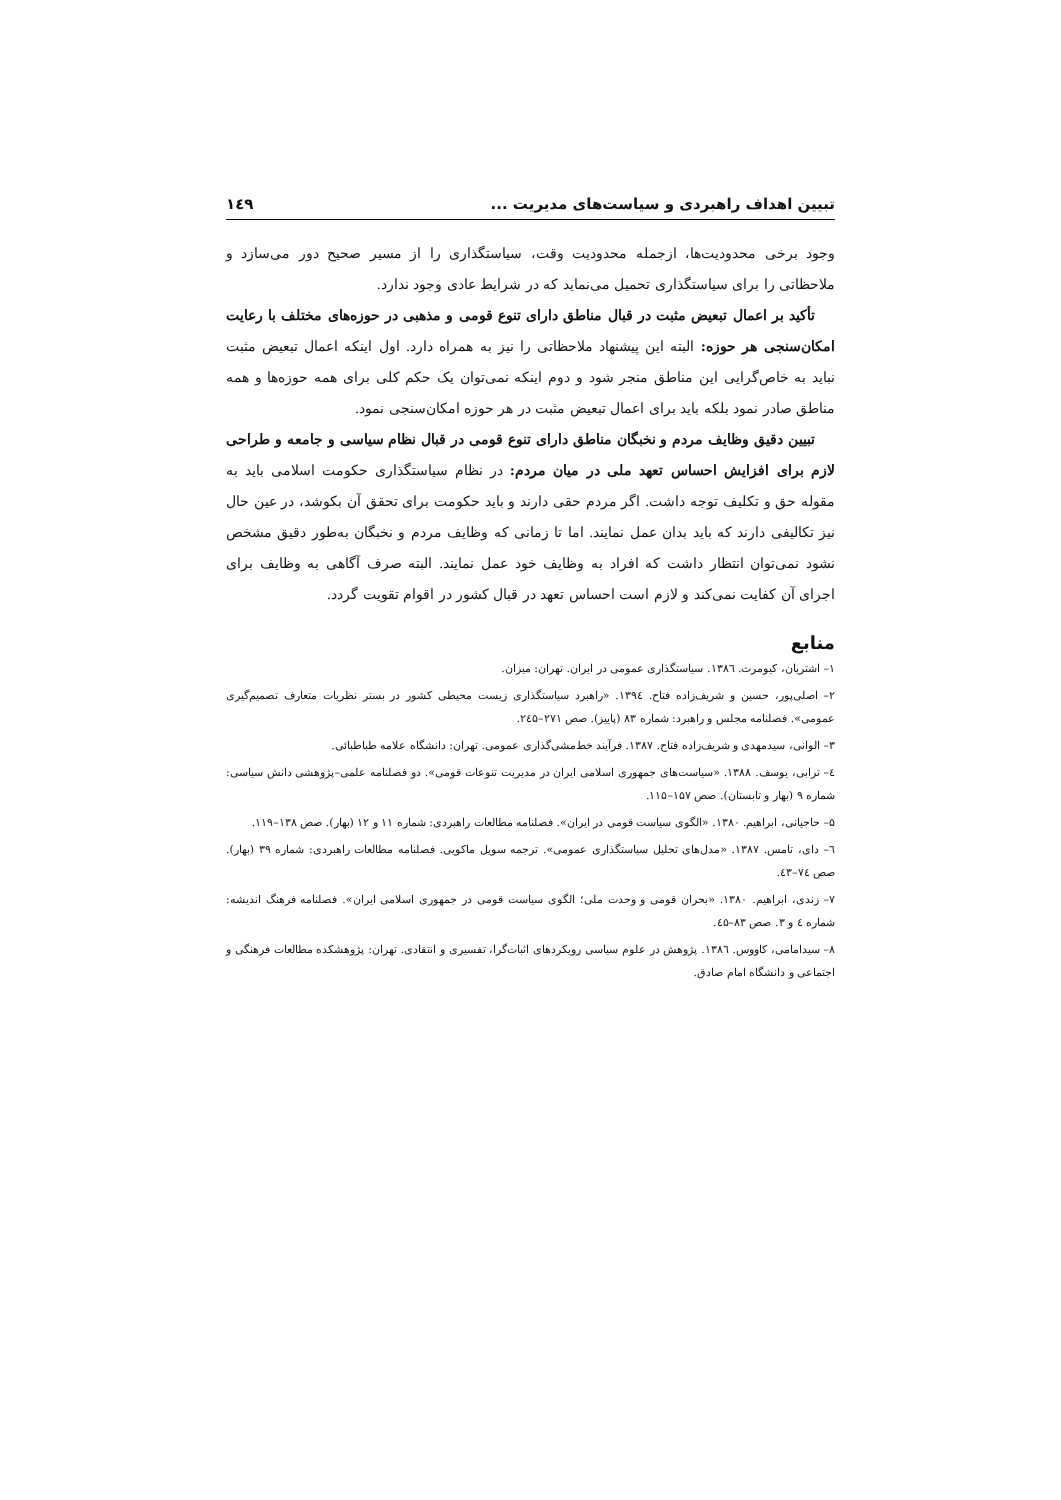تبیین اهداف راهبردی و سیاست‌های مدیریت ... ۱٤۹
وجود برخی محدودیت‌ها، ازجمله محدودیت وقت، سیاستگذاری را از مسیر صحیح دور می‌سازد و ملاحظاتی را برای سیاستگذاری تحمیل می‌نماید که در شرایط عادی وجود ندارد.
تأکید بر اعمال تبعیض مثبت در قبال مناطق دارای تنوع قومی و مذهبی در حوزه‌های مختلف با رعایت امکان‌سنجی هر حوزه: البته این پیشنهاد ملاحظاتی را نیز به همراه دارد. اول اینکه اعمال تبعیض مثبت نباید به خاص‌گرایی این مناطق منجر شود و دوم اینکه نمی‌توان یک حکم کلی برای همه حوزه‌ها و همه مناطق صادر نمود بلکه باید برای اعمال تبعیض مثبت در هر حوزه امکان‌سنجی نمود.
تبیین دقیق وظایف مردم و نخبگان مناطق دارای تنوع قومی در قبال نظام سیاسی و جامعه و طراحی لازم برای افزایش احساس تعهد ملی در میان مردم: در نظام سیاستگذاری حکومت اسلامی باید به مقوله حق و تکلیف توجه داشت. اگر مردم حقی دارند و باید حکومت برای تحقق آن بکوشد، در عین حال نیز تکالیفی دارند که باید بدان عمل نمایند. اما تا زمانی که وظایف مردم و نخبگان به‌طور دقیق مشخص نشود نمی‌توان انتظار داشت که افراد به وظایف خود عمل نمایند. البته صرف آگاهی به وظایف برای اجرای آن کفایت نمی‌کند و لازم است احساس تعهد در قبال کشور در اقوام تقویت گردد.
منابع
۱– اشتریان، کیومرث. ۱۳۸٦. سیاستگذاری عمومی در ایران. تهران: میزان.
۲– اصلی‌پور، حسین و شریف‌زاده فتاح. ۱۳۹٤. «راهبرد سیاستگذاری زیست محیطی کشور در بستر نظریات متعارف تصمیم‌گیری عمومی». فصلنامه مجلس و راهبرد: شماره ۸۳ (پاییز). صص ۲۷۱–۲٤۵.
۳– الوانی، سیدمهدی و شریف‌زاده فتاح. ۱۳۸۷. فرآیند خط‌مشی‌گذاری عمومی. تهران: دانشگاه علامه طباطبائی.
٤– ترابی، یوسف. ۱۳۸۸. «سیاست‌های جمهوری اسلامی ایران در مدیریت تنوعات قومی». دو فصلنامه علمی–پژوهشی دانش سیاسی: شماره ۹ (بهار و تابستان). صص ۱۵۷–۱۱۵.
۵– حاجیانی، ابراهیم. ۱۳۸۰. «الگوی سیاست قومی در ایران». فصلنامه مطالعات راهبردی: شماره ۱۱ و ۱۲ (بهار). صص ۱۳۸–۱۱۹.
٦– دای، تامس. ۱۳۸۷. «مدل‌های تحلیل سیاستگذاری عمومی». ترجمه سویل ماکویی. فصلنامه مطالعات راهبردی: شماره ۳۹ (بهار). صص ۷٤–٤۳.
۷– زندی، ابراهیم. ۱۳۸۰. «بحران قومی و وحدت ملی؛ الگوی سیاست قومی در جمهوری اسلامی ایران». فصلنامه فرهنگ اندیشه: شماره ٤ و ۳. صص ۸۳–٤۵.
۸– سیدامامی، کاووس. ۱۳۸٦. پژوهش در علوم سیاسی رویکردهای اثبات‌گرا، تفسیری و انتقادی. تهران: پژوهشکده مطالعات فرهنگی و اجتماعی و دانشگاه امام صادق.